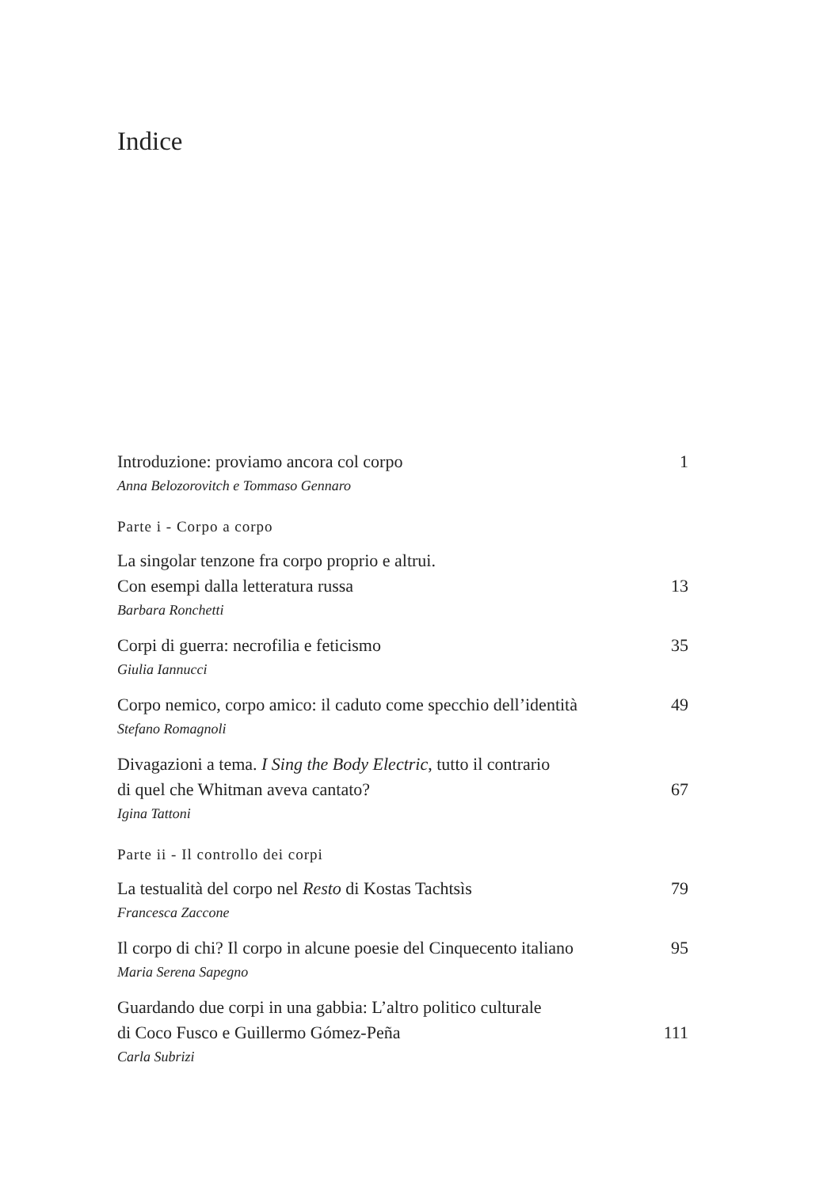Indice
Introduzione: proviamo ancora col corpo 1
Anna Belozorovitch e Tommaso Gennaro
Parte i - Corpo a corpo
La singolar tenzone fra corpo proprio e altrui.
Con esempi dalla letteratura russa 13
Barbara Ronchetti
Corpi di guerra: necrofilia e feticismo 35
Giulia Iannucci
Corpo nemico, corpo amico: il caduto come specchio dell’identità 49
Stefano Romagnoli
Divagazioni a tema. I Sing the Body Electric, tutto il contrario
di quel che Whitman aveva cantato? 67
Igina Tattoni
Parte ii - Il controllo dei corpi
La testualità del corpo nel Resto di Kostas Tachtsìs 79
Francesca Zaccone
Il corpo di chi? Il corpo in alcune poesie del Cinquecento italiano 95
Maria Serena Sapegno
Guardando due corpi in una gabbia: L’altro politico culturale
di Coco Fusco e Guillermo Gómez-Peña 111
Carla Subrizi